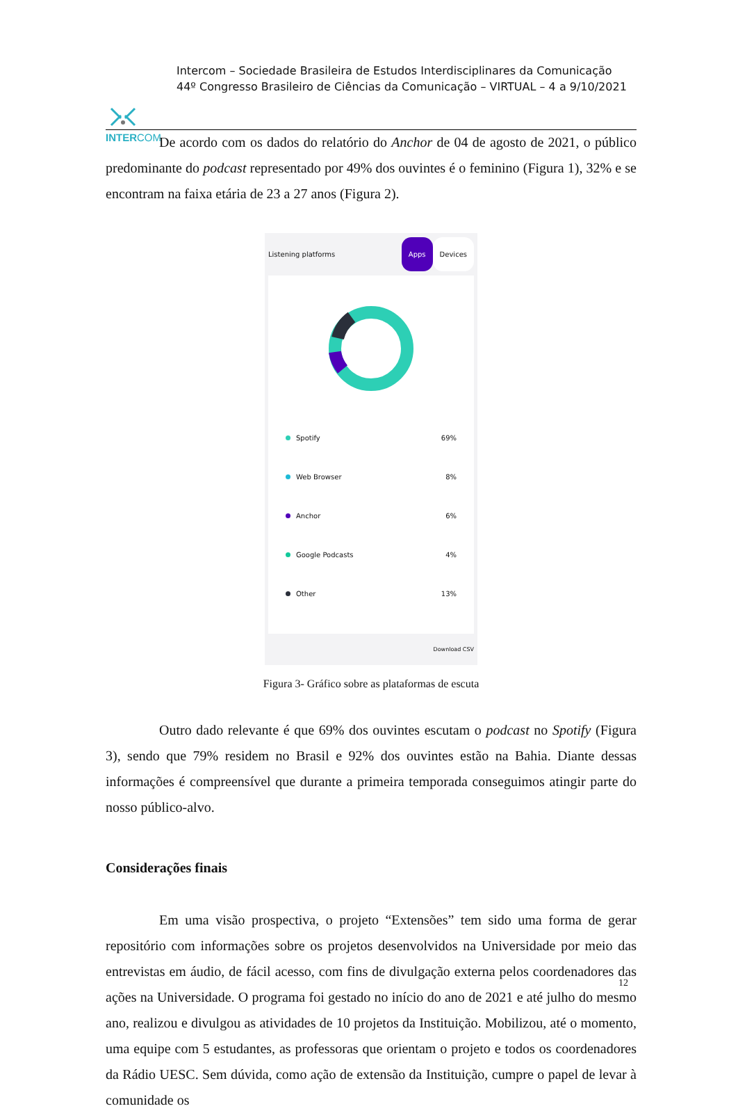INTERCOM
Intercom – Sociedade Brasileira de Estudos Interdisciplinares da Comunicação
44º Congresso Brasileiro de Ciências da Comunicação – VIRTUAL – 4 a 9/10/2021
De acordo com os dados do relatório do Anchor de 04 de agosto de 2021, o público predominante do podcast representado por 49% dos ouvintes é o feminino (Figura 1), 32% e se encontram na faixa etária de 23 a 27 anos (Figura 2).
Listening platforms Apps Devices
Spotify 69%
Web Browser 8%
Anchor 6%
Google Podcasts 4%
Other 13%
Download CSV
Figura 3- Gráfico sobre as plataformas de escuta
Outro dado relevante é que 69% dos ouvintes escutam o podcast no Spotify (Figura 3), sendo que 79% residem no Brasil e 92% dos ouvintes estão na Bahia. Diante dessas informações é compreensível que durante a primeira temporada conseguimos atingir parte do nosso público-alvo.
Considerações finais
Em uma visão prospectiva, o projeto “Extensões” tem sido uma forma de gerar repositório com informações sobre os projetos desenvolvidos na Universidade por meio das entrevistas em áudio, de fácil acesso, com fins de divulgação externa pelos coordenadores das ações na Universidade. O programa foi gestado no início do ano de 2021 e até julho do mesmo ano, realizou e divulgou as atividades de 10 projetos da Instituição. Mobilizou, até o momento, uma equipe com 5 estudantes, as professoras que orientam o projeto e todos os coordenadores da Rádio UESC. Sem dúvida, como ação de extensão da Instituição, cumpre o papel de levar à comunidade os
12